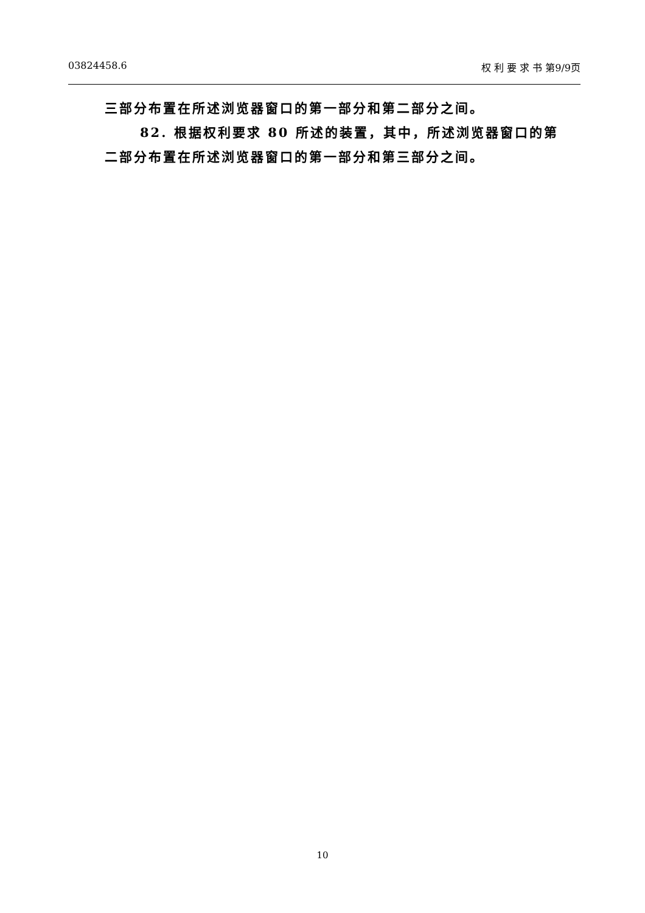03824458.6 权 利 要 求 书 第9/9页
三部分布置在所述浏览器窗口的第一部分和第二部分之间。
82. 根据权利要求 80 所述的装置，其中，所述浏览器窗口的第
二部分布置在所述浏览器窗口的第一部分和第三部分之间。
10